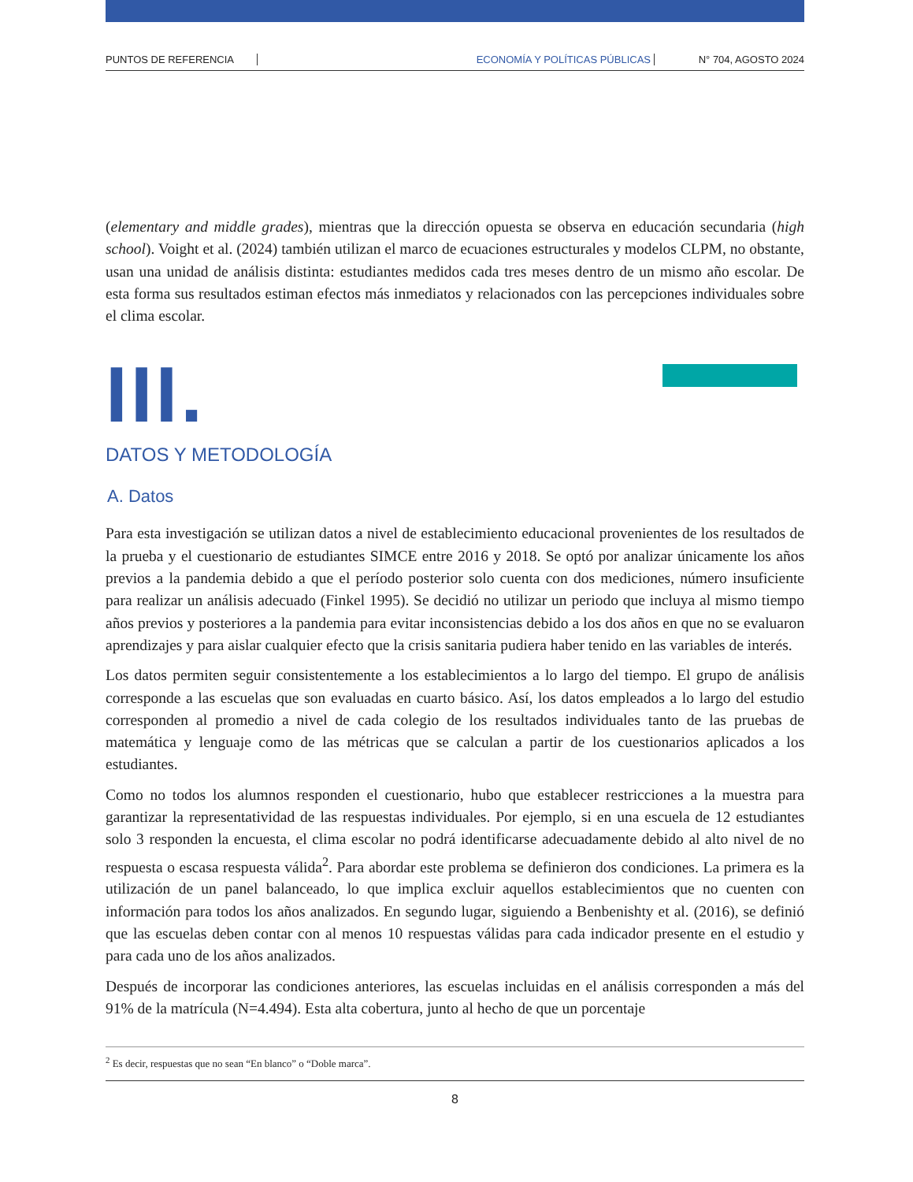PUNTOS DE REFERENCIA ECONOMÍA Y POLÍTICAS PÚBLICAS N° 704, AGOSTO 2024
(elementary and middle grades), mientras que la dirección opuesta se observa en educación secundaria (high school). Voight et al. (2024) también utilizan el marco de ecuaciones estructurales y modelos CLPM, no obstante, usan una unidad de análisis distinta: estudiantes medidos cada tres meses dentro de un mismo año escolar. De esta forma sus resultados estiman efectos más inmediatos y relacionados con las percepciones individuales sobre el clima escolar.
III.
DATOS Y METODOLOGÍA
A. Datos
Para esta investigación se utilizan datos a nivel de establecimiento educacional provenientes de los resultados de la prueba y el cuestionario de estudiantes SIMCE entre 2016 y 2018. Se optó por analizar únicamente los años previos a la pandemia debido a que el período posterior solo cuenta con dos mediciones, número insuficiente para realizar un análisis adecuado (Finkel 1995). Se decidió no utilizar un periodo que incluya al mismo tiempo años previos y posteriores a la pandemia para evitar inconsistencias debido a los dos años en que no se evaluaron aprendizajes y para aislar cualquier efecto que la crisis sanitaria pudiera haber tenido en las variables de interés.
Los datos permiten seguir consistentemente a los establecimientos a lo largo del tiempo. El grupo de análisis corresponde a las escuelas que son evaluadas en cuarto básico. Así, los datos empleados a lo largo del estudio corresponden al promedio a nivel de cada colegio de los resultados individuales tanto de las pruebas de matemática y lenguaje como de las métricas que se calculan a partir de los cuestionarios aplicados a los estudiantes.
Como no todos los alumnos responden el cuestionario, hubo que establecer restricciones a la muestra para garantizar la representatividad de las respuestas individuales. Por ejemplo, si en una escuela de 12 estudiantes solo 3 responden la encuesta, el clima escolar no podrá identificarse adecuadamente debido al alto nivel de no respuesta o escasa respuesta válida<sup>2</sup>. Para abordar este problema se definieron dos condiciones. La primera es la utilización de un panel balanceado, lo que implica excluir aquellos establecimientos que no cuenten con información para todos los años analizados. En segundo lugar, siguiendo a Benbenishty et al. (2016), se definió que las escuelas deben contar con al menos 10 respuestas válidas para cada indicador presente en el estudio y para cada uno de los años analizados.
Después de incorporar las condiciones anteriores, las escuelas incluidas en el análisis corresponden a más del 91% de la matrícula (N=4.494). Esta alta cobertura, junto al hecho de que un porcentaje
<sup>2</sup> Es decir, respuestas que no sean “En blanco” o “Doble marca”.
8